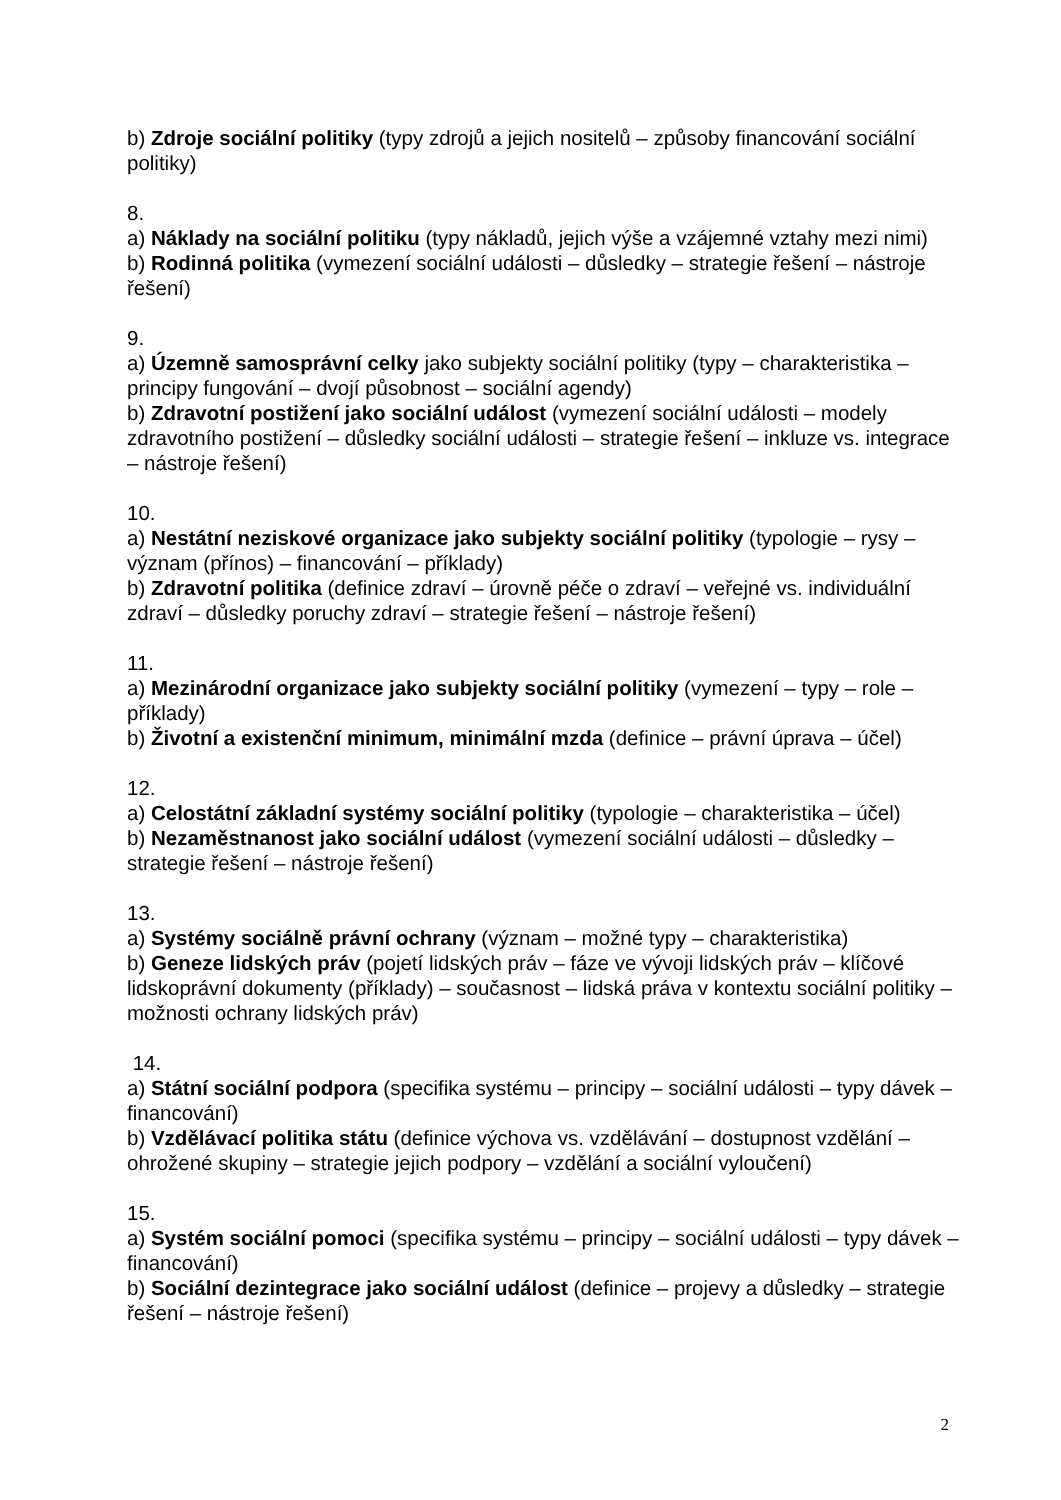b) Zdroje sociální politiky (typy zdrojů a jejich nositelů – způsoby financování sociální politiky)
8.
a) Náklady na sociální politiku (typy nákladů, jejich výše a vzájemné vztahy mezi nimi)
b) Rodinná politika (vymezení sociální události – důsledky – strategie řešení – nástroje řešení)
9.
a) Územně samosprávní celky jako subjekty sociální politiky (typy – charakteristika – principy fungování – dvojí působnost – sociální agendy)
b) Zdravotní postižení jako sociální událost (vymezení sociální události – modely zdravotního postižení – důsledky sociální události – strategie řešení – inkluze vs. integrace – nástroje řešení)
10.
a) Nestátní neziskové organizace jako subjekty sociální politiky (typologie – rysy – význam (přínos) – financování – příklady)
b) Zdravotní politika (definice zdraví – úrovně péče o zdraví – veřejné vs. individuální zdraví – důsledky poruchy zdraví – strategie řešení – nástroje řešení)
11.
a) Mezinárodní organizace jako subjekty sociální politiky (vymezení – typy – role – příklady)
b) Životní a existenční minimum, minimální mzda (definice – právní úprava – účel)
12.
a) Celostátní základní systémy sociální politiky (typologie – charakteristika – účel)
b) Nezaměstnanost jako sociální událost (vymezení sociální události – důsledky – strategie řešení – nástroje řešení)
13.
a) Systémy sociálně právní ochrany (význam – možné typy – charakteristika)
b) Geneze lidských práv (pojetí lidských práv – fáze ve vývoji lidských práv – klíčové lidskoprávní dokumenty (příklady) – současnost – lidská práva v kontextu sociální politiky – možnosti ochrany lidských práv)
14.
a) Státní sociální podpora (specifika systému – principy – sociální události – typy dávek – financování)
b) Vzdělávací politika státu (definice výchova vs. vzdělávání – dostupnost vzdělání – ohrožené skupiny – strategie jejich podpory – vzdělání a sociální vyloučení)
15.
a) Systém sociální pomoci (specifika systému – principy – sociální události – typy dávek – financování)
b) Sociální dezintegrace jako sociální událost (definice – projevy a důsledky – strategie řešení – nástroje řešení)
2